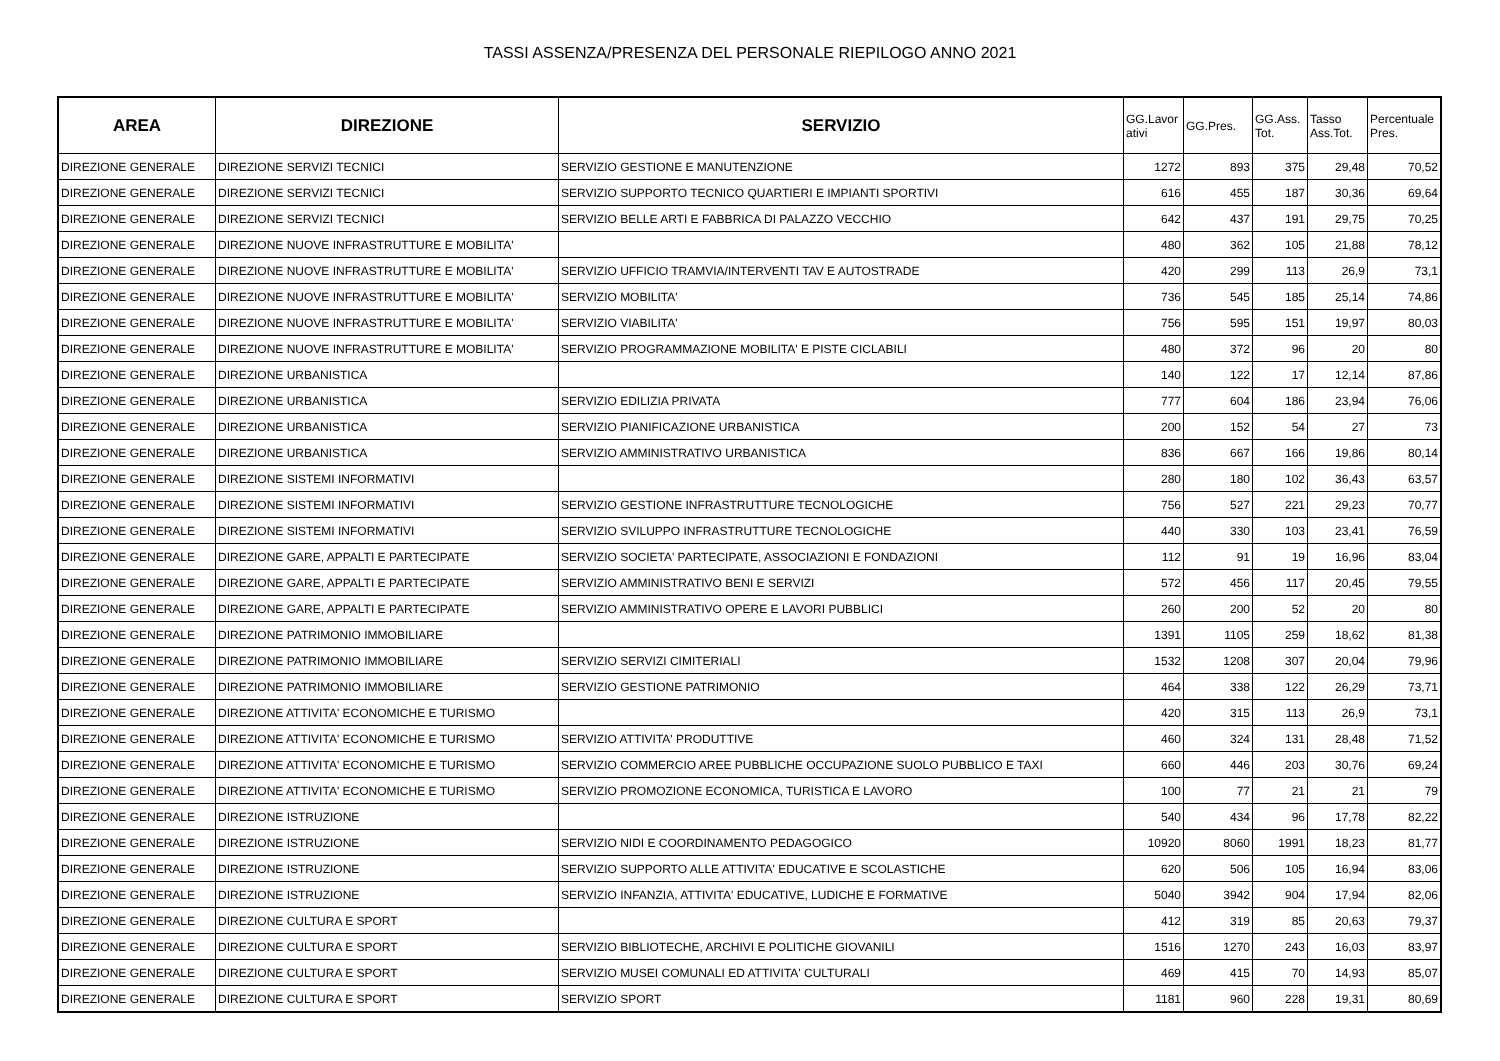TASSI ASSENZA/PRESENZA DEL PERSONALE RIEPILOGO ANNO 2021
| AREA | DIREZIONE | SERVIZIO | GG.Lavor ativi | GG.Pres. | GG.Ass. Tot. | Tasso Ass.Tot. | Percentuale Pres. |
| --- | --- | --- | --- | --- | --- | --- | --- |
| DIREZIONE GENERALE | DIREZIONE SERVIZI TECNICI | SERVIZIO GESTIONE E MANUTENZIONE | 1272 | 893 | 375 | 29,48 | 70,52 |
| DIREZIONE GENERALE | DIREZIONE SERVIZI TECNICI | SERVIZIO SUPPORTO TECNICO QUARTIERI E IMPIANTI SPORTIVI | 616 | 455 | 187 | 30,36 | 69,64 |
| DIREZIONE GENERALE | DIREZIONE SERVIZI TECNICI | SERVIZIO BELLE ARTI E FABBRICA DI PALAZZO VECCHIO | 642 | 437 | 191 | 29,75 | 70,25 |
| DIREZIONE GENERALE | DIREZIONE NUOVE INFRASTRUTTURE E MOBILITA' | | 480 | 362 | 105 | 21,88 | 78,12 |
| DIREZIONE GENERALE | DIREZIONE NUOVE INFRASTRUTTURE E MOBILITA' | SERVIZIO UFFICIO TRAMVIA/INTERVENTI TAV E AUTOSTRADE | 420 | 299 | 113 | 26,9 | 73,1 |
| DIREZIONE GENERALE | DIREZIONE NUOVE INFRASTRUTTURE E MOBILITA' | SERVIZIO MOBILITA' | 736 | 545 | 185 | 25,14 | 74,86 |
| DIREZIONE GENERALE | DIREZIONE NUOVE INFRASTRUTTURE E MOBILITA' | SERVIZIO VIABILITA' | 756 | 595 | 151 | 19,97 | 80,03 |
| DIREZIONE GENERALE | DIREZIONE NUOVE INFRASTRUTTURE E MOBILITA' | SERVIZIO PROGRAMMAZIONE MOBILITA' E PISTE CICLABILI | 480 | 372 | 96 | 20 | 80 |
| DIREZIONE GENERALE | DIREZIONE URBANISTICA | | 140 | 122 | 17 | 12,14 | 87,86 |
| DIREZIONE GENERALE | DIREZIONE URBANISTICA | SERVIZIO EDILIZIA PRIVATA | 777 | 604 | 186 | 23,94 | 76,06 |
| DIREZIONE GENERALE | DIREZIONE URBANISTICA | SERVIZIO PIANIFICAZIONE URBANISTICA | 200 | 152 | 54 | 27 | 73 |
| DIREZIONE GENERALE | DIREZIONE URBANISTICA | SERVIZIO AMMINISTRATIVO URBANISTICA | 836 | 667 | 166 | 19,86 | 80,14 |
| DIREZIONE GENERALE | DIREZIONE SISTEMI INFORMATIVI | | 280 | 180 | 102 | 36,43 | 63,57 |
| DIREZIONE GENERALE | DIREZIONE SISTEMI INFORMATIVI | SERVIZIO GESTIONE INFRASTRUTTURE TECNOLOGICHE | 756 | 527 | 221 | 29,23 | 70,77 |
| DIREZIONE GENERALE | DIREZIONE SISTEMI INFORMATIVI | SERVIZIO SVILUPPO INFRASTRUTTURE TECNOLOGICHE | 440 | 330 | 103 | 23,41 | 76,59 |
| DIREZIONE GENERALE | DIREZIONE GARE, APPALTI E PARTECIPATE | SERVIZIO SOCIETA' PARTECIPATE, ASSOCIAZIONI E FONDAZIONI | 112 | 91 | 19 | 16,96 | 83,04 |
| DIREZIONE GENERALE | DIREZIONE GARE, APPALTI E PARTECIPATE | SERVIZIO AMMINISTRATIVO BENI E SERVIZI | 572 | 456 | 117 | 20,45 | 79,55 |
| DIREZIONE GENERALE | DIREZIONE GARE, APPALTI E PARTECIPATE | SERVIZIO AMMINISTRATIVO OPERE E LAVORI PUBBLICI | 260 | 200 | 52 | 20 | 80 |
| DIREZIONE GENERALE | DIREZIONE PATRIMONIO IMMOBILIARE | | 1391 | 1105 | 259 | 18,62 | 81,38 |
| DIREZIONE GENERALE | DIREZIONE PATRIMONIO IMMOBILIARE | SERVIZIO SERVIZI CIMITERIALI | 1532 | 1208 | 307 | 20,04 | 79,96 |
| DIREZIONE GENERALE | DIREZIONE PATRIMONIO IMMOBILIARE | SERVIZIO GESTIONE PATRIMONIO | 464 | 338 | 122 | 26,29 | 73,71 |
| DIREZIONE GENERALE | DIREZIONE ATTIVITA' ECONOMICHE E TURISMO | | 420 | 315 | 113 | 26,9 | 73,1 |
| DIREZIONE GENERALE | DIREZIONE ATTIVITA' ECONOMICHE E TURISMO | SERVIZIO ATTIVITA' PRODUTTIVE | 460 | 324 | 131 | 28,48 | 71,52 |
| DIREZIONE GENERALE | DIREZIONE ATTIVITA' ECONOMICHE E TURISMO | SERVIZIO COMMERCIO AREE PUBBLICHE OCCUPAZIONE SUOLO PUBBLICO E TAXI | 660 | 446 | 203 | 30,76 | 69,24 |
| DIREZIONE GENERALE | DIREZIONE ATTIVITA' ECONOMICHE E TURISMO | SERVIZIO PROMOZIONE ECONOMICA, TURISTICA E LAVORO | 100 | 77 | 21 | 21 | 79 |
| DIREZIONE GENERALE | DIREZIONE ISTRUZIONE | | 540 | 434 | 96 | 17,78 | 82,22 |
| DIREZIONE GENERALE | DIREZIONE ISTRUZIONE | SERVIZIO NIDI E COORDINAMENTO PEDAGOGICO | 10920 | 8060 | 1991 | 18,23 | 81,77 |
| DIREZIONE GENERALE | DIREZIONE ISTRUZIONE | SERVIZIO SUPPORTO ALLE ATTIVITA' EDUCATIVE E SCOLASTICHE | 620 | 506 | 105 | 16,94 | 83,06 |
| DIREZIONE GENERALE | DIREZIONE ISTRUZIONE | SERVIZIO INFANZIA, ATTIVITA' EDUCATIVE, LUDICHE E FORMATIVE | 5040 | 3942 | 904 | 17,94 | 82,06 |
| DIREZIONE GENERALE | DIREZIONE CULTURA E SPORT | | 412 | 319 | 85 | 20,63 | 79,37 |
| DIREZIONE GENERALE | DIREZIONE CULTURA E SPORT | SERVIZIO BIBLIOTECHE, ARCHIVI E POLITICHE GIOVANILI | 1516 | 1270 | 243 | 16,03 | 83,97 |
| DIREZIONE GENERALE | DIREZIONE CULTURA E SPORT | SERVIZIO MUSEI COMUNALI ED ATTIVITA' CULTURALI | 469 | 415 | 70 | 14,93 | 85,07 |
| DIREZIONE GENERALE | DIREZIONE CULTURA E SPORT | SERVIZIO SPORT | 1181 | 960 | 228 | 19,31 | 80,69 |